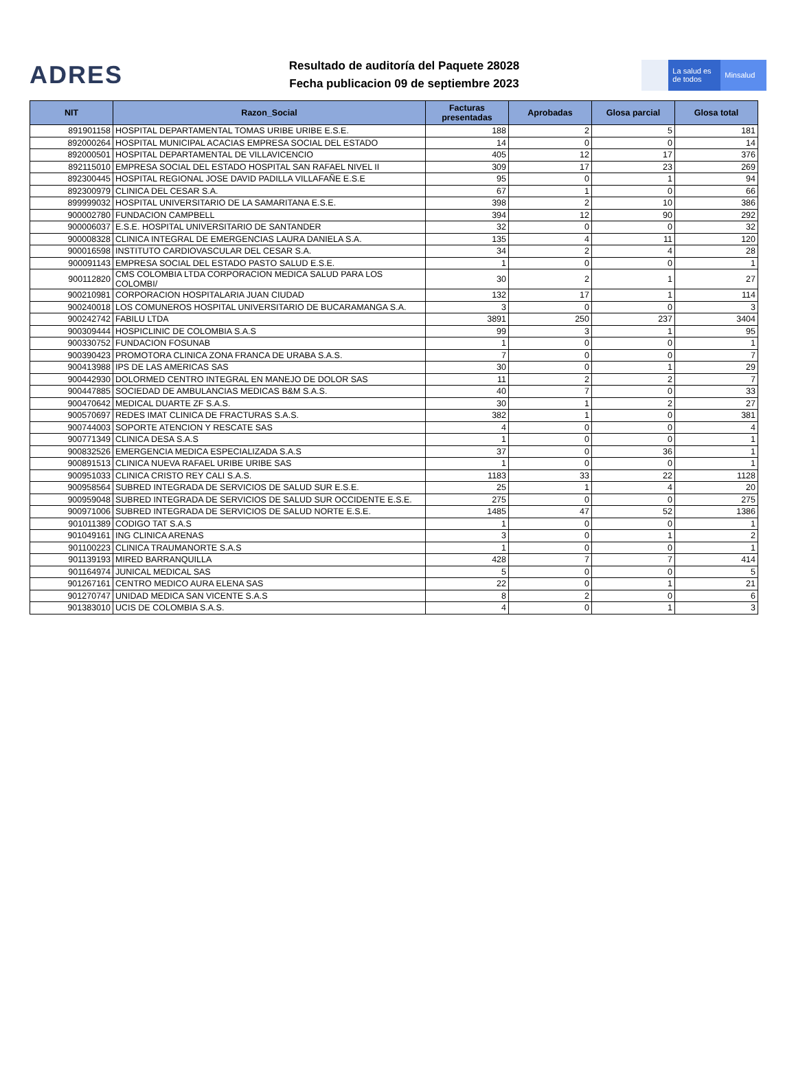ADRES
Resultado de auditoría del Paquete 28028
Fecha publicacion 09 de septiembre 2023
La salud es de todos
Minsalud
| NIT | Razon_Social | Facturas presentadas | Aprobadas | Glosa parcial | Glosa total |
| --- | --- | --- | --- | --- | --- |
| 891901158 | HOSPITAL DEPARTAMENTAL TOMAS URIBE URIBE E.S.E. | 188 | 2 | 5 | 181 |
| 892000264 | HOSPITAL MUNICIPAL ACACIAS EMPRESA SOCIAL DEL ESTADO | 14 | 0 | 0 | 14 |
| 892000501 | HOSPITAL DEPARTAMENTAL DE VILLAVICENCIO | 405 | 12 | 17 | 376 |
| 892115010 | EMPRESA SOCIAL DEL ESTADO HOSPITAL SAN RAFAEL NIVEL II | 309 | 17 | 23 | 269 |
| 892300445 | HOSPITAL REGIONAL JOSE DAVID PADILLA VILLAFAÑE E.S.E | 95 | 0 | 1 | 94 |
| 892300979 | CLINICA DEL CESAR S.A. | 67 | 1 | 0 | 66 |
| 899999032 | HOSPITAL UNIVERSITARIO DE LA SAMARITANA E.S.E. | 398 | 2 | 10 | 386 |
| 900002780 | FUNDACION CAMPBELL | 394 | 12 | 90 | 292 |
| 900006037 | E.S.E. HOSPITAL UNIVERSITARIO DE SANTANDER | 32 | 0 | 0 | 32 |
| 900008328 | CLINICA INTEGRAL DE EMERGENCIAS LAURA DANIELA S.A. | 135 | 4 | 11 | 120 |
| 900016598 | INSTITUTO CARDIOVASCULAR DEL CESAR S.A. | 34 | 2 | 4 | 28 |
| 900091143 | EMPRESA SOCIAL DEL ESTADO PASTO SALUD E.S.E. | 1 | 0 | 0 | 1 |
| 900112820 | CMS COLOMBIA LTDA CORPORACION MEDICA SALUD PARA LOS COLOMBI/ | 30 | 2 | 1 | 27 |
| 900210981 | CORPORACION HOSPITALARIA JUAN CIUDAD | 132 | 17 | 1 | 114 |
| 900240018 | LOS COMUNEROS HOSPITAL UNIVERSITARIO DE BUCARAMANGA S.A. | 3 | 0 | 0 | 3 |
| 900242742 | FABILU LTDA | 3891 | 250 | 237 | 3404 |
| 900309444 | HOSPICLINIC DE COLOMBIA S.A.S | 99 | 3 | 1 | 95 |
| 900330752 | FUNDACION FOSUNAB | 1 | 0 | 0 | 1 |
| 900390423 | PROMOTORA CLINICA ZONA FRANCA DE URABA S.A.S. | 7 | 0 | 0 | 7 |
| 900413988 | IPS DE LAS AMERICAS SAS | 30 | 0 | 1 | 29 |
| 900442930 | DOLORMED CENTRO INTEGRAL EN MANEJO DE DOLOR SAS | 11 | 2 | 2 | 7 |
| 900447885 | SOCIEDAD DE AMBULANCIAS MEDICAS B&M S.A.S. | 40 | 7 | 0 | 33 |
| 900470642 | MEDICAL DUARTE ZF S.A.S. | 30 | 1 | 2 | 27 |
| 900570697 | REDES IMAT CLINICA DE FRACTURAS S.A.S. | 382 | 1 | 0 | 381 |
| 900744003 | SOPORTE ATENCION Y RESCATE SAS | 4 | 0 | 0 | 4 |
| 900771349 | CLINICA DESA S.A.S | 1 | 0 | 0 | 1 |
| 900832526 | EMERGENCIA MEDICA ESPECIALIZADA S.A.S | 37 | 0 | 36 | 1 |
| 900891513 | CLINICA NUEVA RAFAEL URIBE URIBE SAS | 1 | 0 | 0 | 1 |
| 900951033 | CLINICA CRISTO REY CALI S.A.S. | 1183 | 33 | 22 | 1128 |
| 900958564 | SUBRED INTEGRADA DE SERVICIOS DE SALUD SUR E.S.E. | 25 | 1 | 4 | 20 |
| 900959048 | SUBRED INTEGRADA DE SERVICIOS DE SALUD SUR OCCIDENTE E.S.E. | 275 | 0 | 0 | 275 |
| 900971006 | SUBRED INTEGRADA DE SERVICIOS DE SALUD NORTE E.S.E. | 1485 | 47 | 52 | 1386 |
| 901011389 | CODIGO TAT S.A.S | 1 | 0 | 0 | 1 |
| 901049161 | ING CLINICA ARENAS | 3 | 0 | 1 | 2 |
| 901100223 | CLINICA TRAUMANORTE S.A.S | 1 | 0 | 0 | 1 |
| 901139193 | MIRED BARRANQUILLA | 428 | 7 | 7 | 414 |
| 901164974 | JUNICAL MEDICAL SAS | 5 | 0 | 0 | 5 |
| 901267161 | CENTRO MEDICO AURA ELENA SAS | 22 | 0 | 1 | 21 |
| 901270747 | UNIDAD MEDICA SAN VICENTE S.A.S | 8 | 2 | 0 | 6 |
| 901383010 | UCIS DE COLOMBIA S.A.S. | 4 | 0 | 1 | 3 |